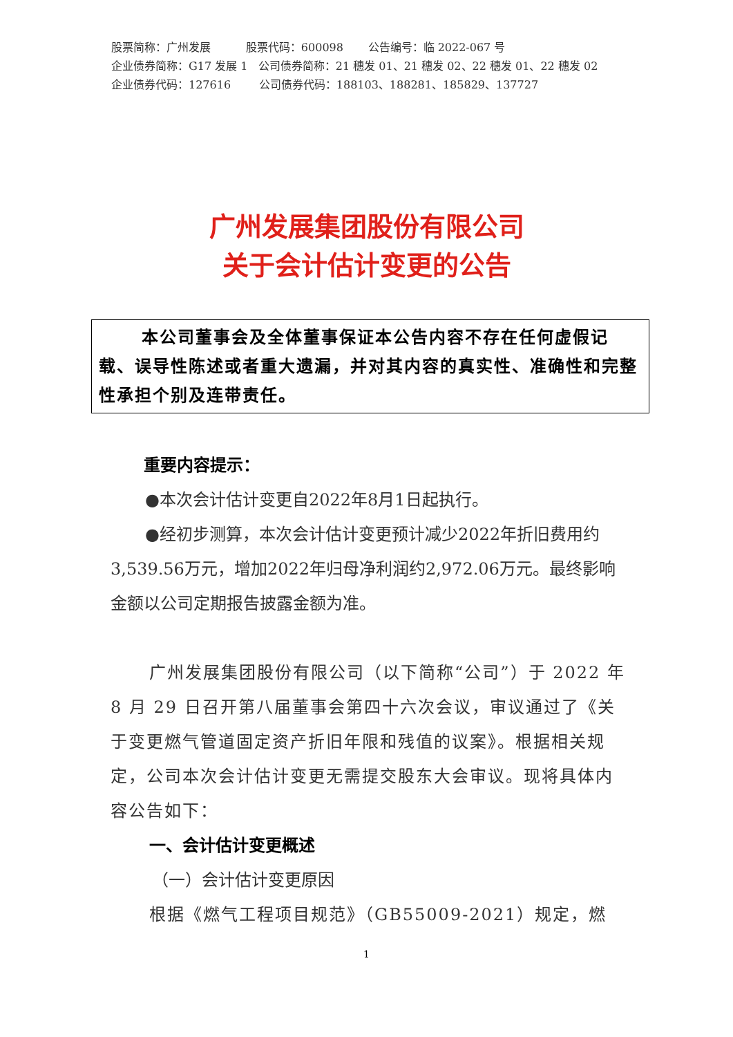股票简称：广州发展 股票代码：600098 公告编号：临 2022-067 号
企业债券简称：G17 发展 1 公司债券简称：21 穗发 01、21 穗发 02、22 穗发 01、22 穗发 02
企业债券代码：127616 公司债券代码：188103、188281、185829、137727
广州发展集团股份有限公司
关于会计估计变更的公告
本公司董事会及全体董事保证本公告内容不存在任何虚假记载、误导性陈述或者重大遗漏，并对其内容的真实性、准确性和完整性承担个别及连带责任。
重要内容提示：
●本次会计估计变更自2022年8月1日起执行。
●经初步测算，本次会计估计变更预计减少2022年折旧费用约3,539.56万元，增加2022年归母净利润约2,972.06万元。最终影响金额以公司定期报告披露金额为准。
广州发展集团股份有限公司（以下简称“公司”）于 2022 年 8 月 29 日召开第八届董事会第四十六次会议，审议通过了《关于变更燃气管道固定资产折旧年限和残值的议案》。根据相关规定，公司本次会计估计变更无需提交股东大会审议。现将具体内容公告如下：
一、会计估计变更概述
（一）会计估计变更原因
根据《燃气工程项目规范》（GB55009-2021）规定，燃
1